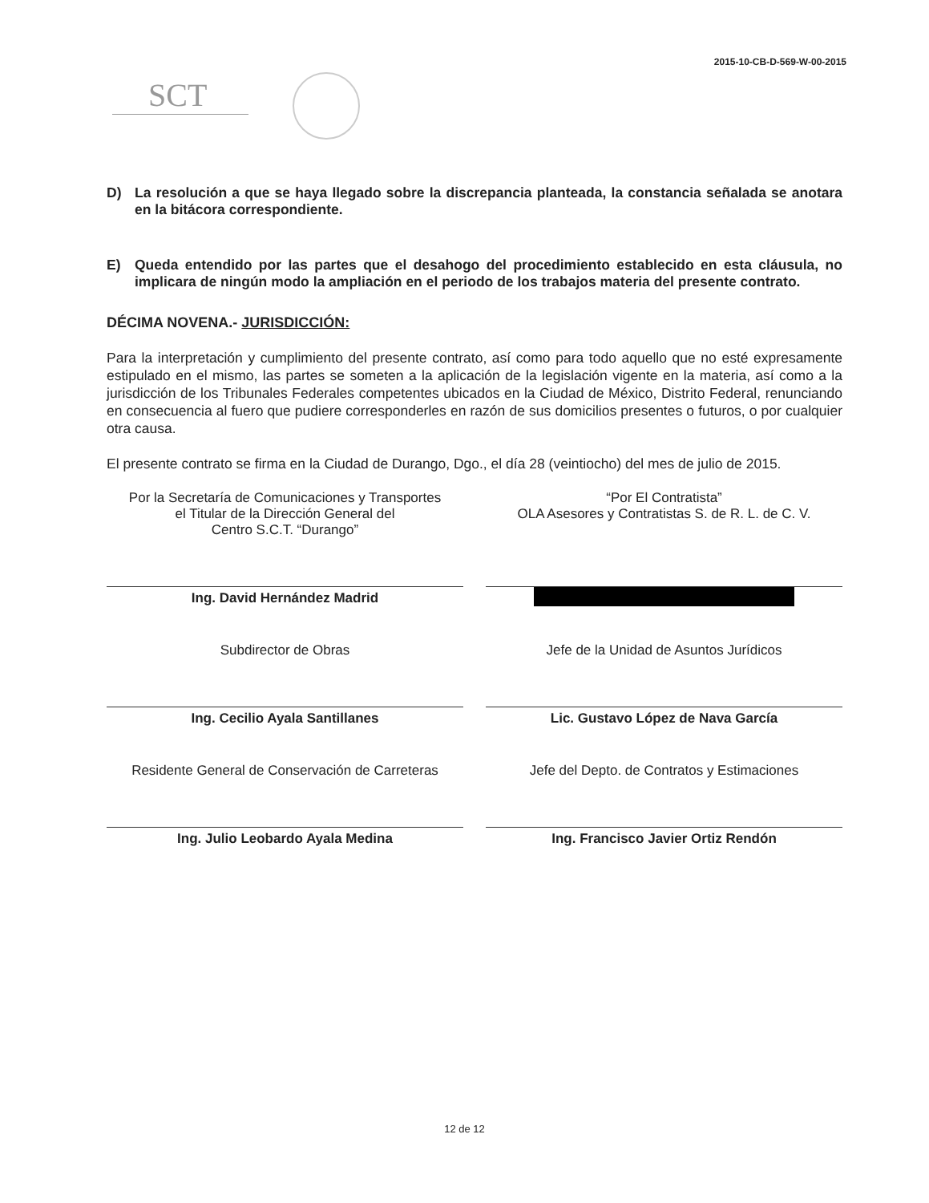2015-10-CB-D-569-W-00-2015
SCT
D) La resolución a que se haya llegado sobre la discrepancia planteada, la constancia señalada se anotara en la bitácora correspondiente.
E) Queda entendido por las partes que el desahogo del procedimiento establecido en esta cláusula, no implicara de ningún modo la ampliación en el periodo de los trabajos materia del presente contrato.
DÉCIMA NOVENA.- JURISDICCIÓN:
Para la interpretación y cumplimiento del presente contrato, así como para todo aquello que no esté expresamente estipulado en el mismo, las partes se someten a la aplicación de la legislación vigente en la materia, así como a la jurisdicción de los Tribunales Federales competentes ubicados en la Ciudad de México, Distrito Federal, renunciando en consecuencia al fuero que pudiere corresponderles en razón de sus domicilios presentes o futuros, o por cualquier otra causa.
El presente contrato se firma en la Ciudad de Durango, Dgo., el día 28 (veintiocho) del mes de julio de 2015.
Por la Secretaría de Comunicaciones y Transportes
el Titular de la Dirección General del
Centro S.C.T. “Durango”
Ing. David Hernández Madrid
Subdirector de Obras
Ing. Cecilio Ayala Santillanes
Residente General de Conservación de Carreteras
Ing. Julio Leobardo Ayala Medina
“Por El Contratista”
OLA Asesores y Contratistas S. de R. L. de C. V.
Jefe de la Unidad de Asuntos Jurídicos
Lic. Gustavo López de Nava García
Jefe del Depto. de Contratos y Estimaciones
Ing. Francisco Javier Ortiz Rendón
12 de 12